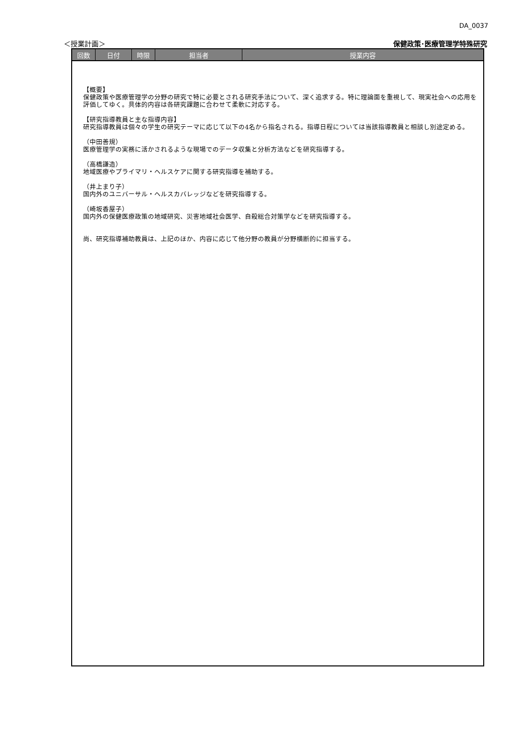DA_0037
＜授業計画＞ 保健政策･医療管理学特殊研究
| 回数 | 日付 | 時限 | 担当者 | 授業内容 |
| --- | --- | --- | --- | --- |
| 【概要】 保健政策や医療管理学の分野の研究で特に必要とされる研究手法について、深く追求する。特に理論面を重視して、現実社会への応用を評価してゆく。具体的内容は各研究課題に合わせて柔軟に対応する。 【研究指導教員と主な指導内容】 研究指導教員は個々の学生の研究テーマに応じて以下の4名から指名される。指導日程については当該指導教員と相談し別途定める。 （中田善規） 医療管理学の実務に活かされるような現場でのデータ収集と分析方法などを研究指導する。 （高橋謙造） 地域医療やプライマリ・ヘルスケアに関する研究指導を補助する。 （井上まり子） 国内外のユニバーサル・ヘルスカバレッジなどを研究指導する。 （崎坂香屋子） 国内外の保健医療政策の地域研究、災害地域社会医学、自殺総合対策学などを研究指導する。 尚、研究指導補助教員は、上記のほか、内容に応じて他分野の教員が分野横断的に担当する。 | | | | |